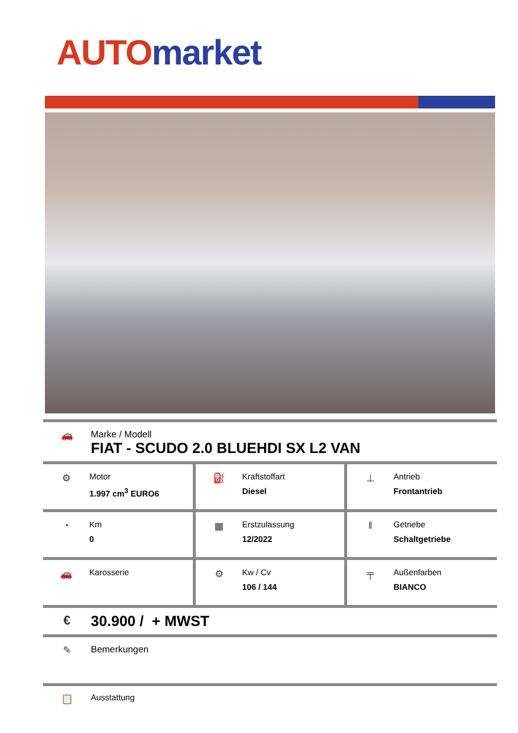AUTO market
🚗 Marke / Modell
FIAT - SCUDO 2.0 BLUEHDI SX L2 VAN
| ⚙ Motor 1.997 cm<sup>3</sup> EURO6 | ⛽ Kraftstoffart Diesel | ⊥ Antrieb Frontantrieb |
| ◔ Km 0 | ▦ Erstzulassung 12/2022 | ‖ Getriebe Schaltgetriebe |
| 🚗 Karosserie | ⚙ Kw / Cv 106 / 144 | ╤ Außenfarben BIANCO |
€
30.900 / + MWST
✎ Bemerkungen
📋
Ausstattung